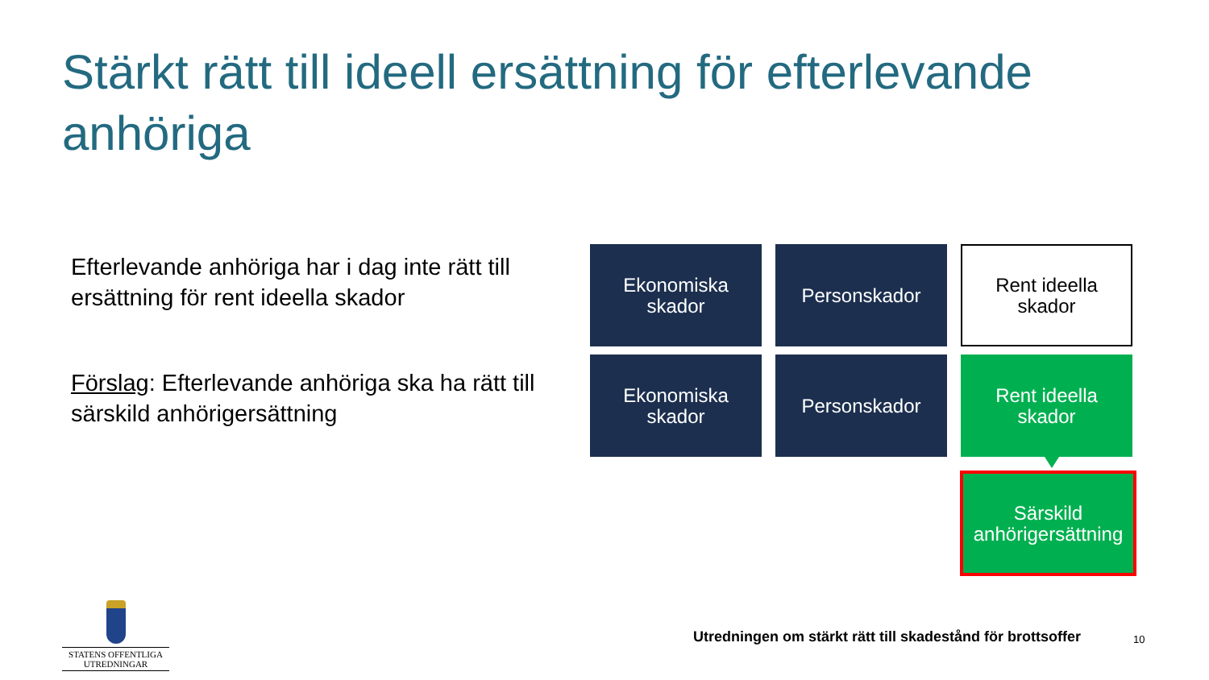Stärkt rätt till ideell ersättning för efterlevande anhöriga
Efterlevande anhöriga har i dag inte rätt till ersättning för rent ideella skador
Förslag: Efterlevande anhöriga ska ha rätt till särskild anhörigersättning
Ekonomiska
skador
Personskador
Rent ideella
skador
Ekonomiska
skador
Personskador
Rent ideella
skador
Särskild
anhörigersättning
STATENS OFFENTLIGA
UTREDNINGAR
Utredningen om stärkt rätt till skadestånd för brottsoffer
10